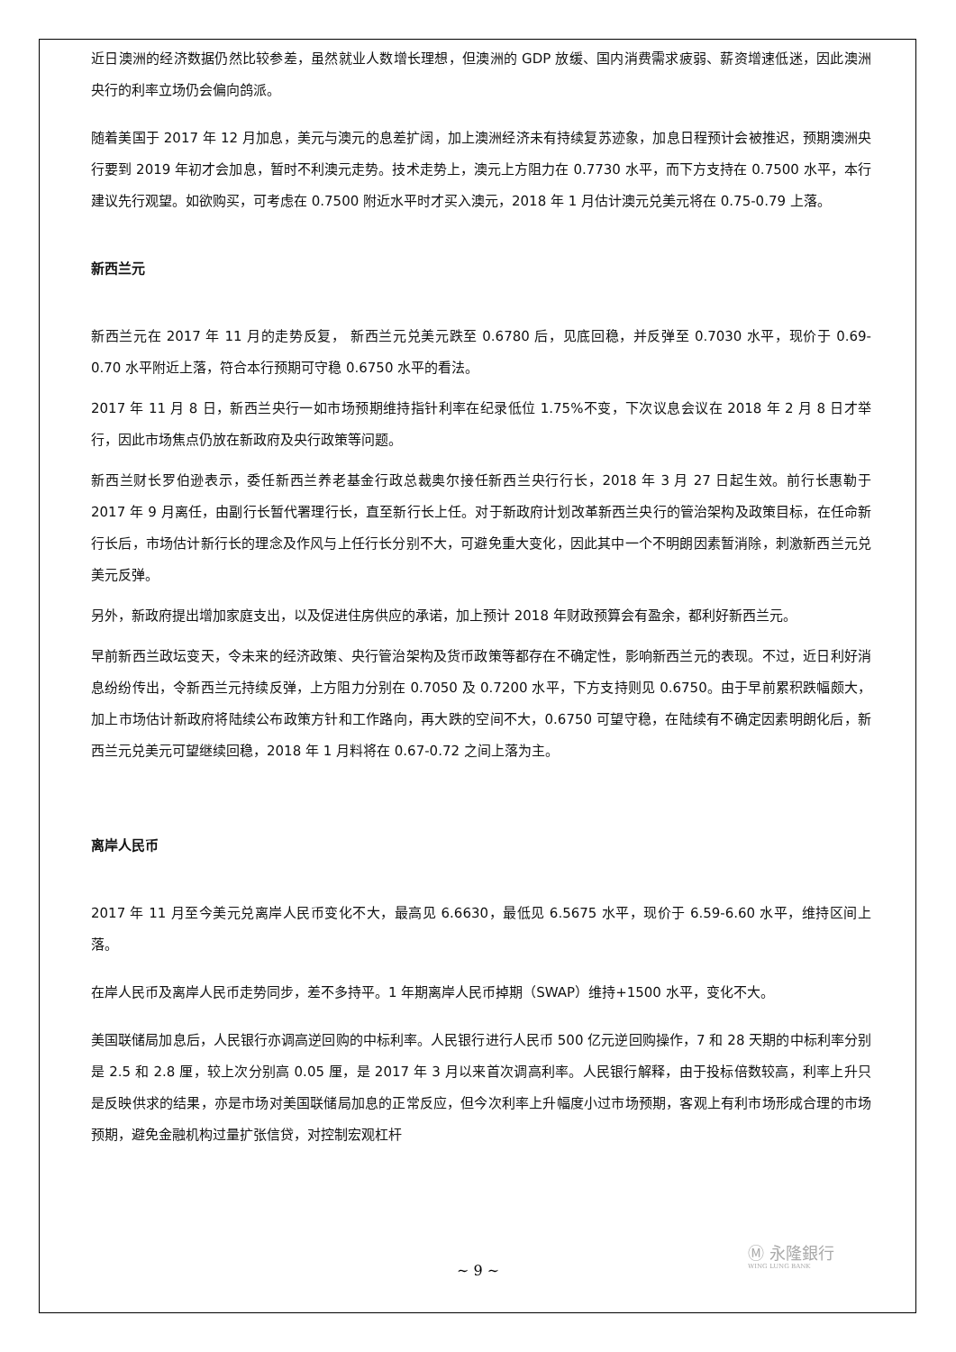近日澳洲的经济数据仍然比较参差，虽然就业人数增长理想，但澳洲的 GDP 放缓、国内消费需求疲弱、薪资增速低迷，因此澳洲央行的利率立场仍会偏向鸽派。
随着美国于 2017 年 12 月加息，美元与澳元的息差扩阔，加上澳洲经济未有持续复苏迹象，加息日程预计会被推迟，预期澳洲央行要到 2019 年初才会加息，暂时不利澳元走势。技术走势上，澳元上方阻力在 0.7730 水平，而下方支持在 0.7500 水平，本行建议先行观望。如欲购买，可考虑在 0.7500 附近水平时才买入澳元，2018 年 1 月估计澳元兑美元将在 0.75-0.79 上落。
新西兰元
新西兰元在 2017 年 11 月的走势反复， 新西兰元兑美元跌至 0.6780 后，见底回稳，并反弹至 0.7030 水平，现价于 0.69-0.70 水平附近上落，符合本行预期可守稳 0.6750 水平的看法。
2017 年 11 月 8 日，新西兰央行一如市场预期维持指针利率在纪录低位 1.75%不变，下次议息会议在 2018 年 2 月 8 日才举行，因此市场焦点仍放在新政府及央行政策等问题。
新西兰财长罗伯逊表示，委任新西兰养老基金行政总裁奥尔接任新西兰央行行长，2018 年 3 月 27 日起生效。前行长惠勒于 2017 年 9 月离任，由副行长暂代署理行长，直至新行长上任。对于新政府计划改革新西兰央行的管治架构及政策目标，在任命新行长后，市场估计新行长的理念及作风与上任行长分别不大，可避免重大变化，因此其中一个不明朗因素暂消除，刺激新西兰元兑美元反弹。
另外，新政府提出增加家庭支出，以及促进住房供应的承诺，加上预计 2018 年财政预算会有盈余，都利好新西兰元。
早前新西兰政坛变天，令未来的经济政策、央行管治架构及货币政策等都存在不确定性，影响新西兰元的表现。不过，近日利好消息纷纷传出，令新西兰元持续反弹，上方阻力分别在 0.7050 及 0.7200 水平，下方支持则见 0.6750。由于早前累积跌幅颇大，加上市场估计新政府将陆续公布政策方针和工作路向，再大跌的空间不大，0.6750 可望守稳，在陆续有不确定因素明朗化后，新西兰元兑美元可望继续回稳，2018 年 1 月料将在 0.67-0.72 之间上落为主。
离岸人民币
2017 年 11 月至今美元兑离岸人民币变化不大，最高见 6.6630，最低见 6.5675 水平，现价于 6.59-6.60 水平，维持区间上落。
在岸人民币及离岸人民币走势同步，差不多持平。1 年期离岸人民币掉期（SWAP）维持+1500 水平，变化不大。
美国联储局加息后，人民银行亦调高逆回购的中标利率。人民银行进行人民币 500 亿元逆回购操作，7 和 28 天期的中标利率分别是 2.5 和 2.8 厘，较上次分别高 0.05 厘，是 2017 年 3 月以来首次调高利率。人民银行解释，由于投标倍数较高，利率上升只是反映供求的结果，亦是市场对美国联储局加息的正常反应，但今次利率上升幅度小过市场预期，客观上有利市场形成合理的市场预期，避免金融机构过量扩张信贷，对控制宏观杠杆
Ⓜ 永隆銀行
WING LUNG BANK
~ 9 ~